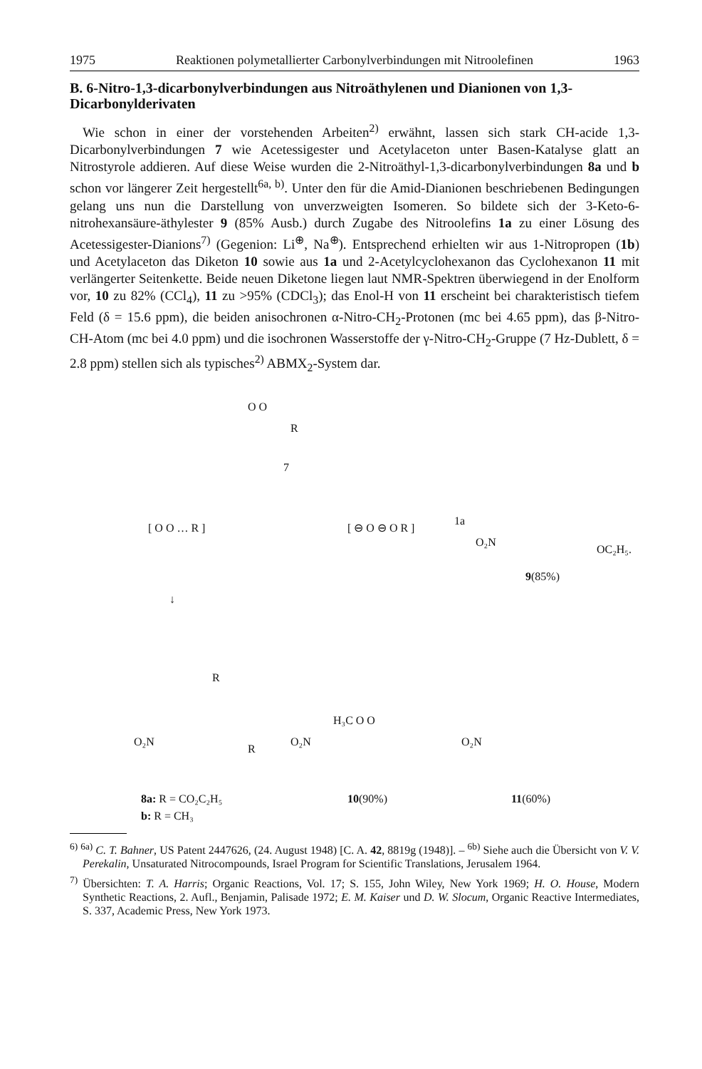1975 Reaktionen polymetallierter Carbonylverbindungen mit Nitroolefinen 1963
B. 6-Nitro-1,3-dicarbonylverbindungen aus Nitroäthylenen und Dianionen von 1,3-Dicarbonylderivaten
Wie schon in einer der vorstehenden Arbeiten<sup>2)</sup> erwähnt, lassen sich stark CH-acide 1,3-Dicarbonylverbindungen 7 wie Acetessigester und Acetylaceton unter Basen-Katalyse glatt an Nitrostyrole addieren. Auf diese Weise wurden die 2-Nitroäthyl-1,3-dicarbonylverbindungen 8a und b schon vor längerer Zeit hergestellt<sup>6a, b)</sup>. Unter den für die Amid-Dianionen beschriebenen Bedingungen gelang uns nun die Darstellung von unverzweigten Isomeren. So bildete sich der 3-Keto-6-nitrohexansäure-äthylester 9 (85% Ausb.) durch Zugabe des Nitroolefins 1a zu einer Lösung des Acetessigester-Dianions<sup>7)</sup> (Gegenion: Li<sup>⊕</sup>, Na<sup>⊕</sup>). Entsprechend erhielten wir aus 1-Nitropropen (1b) und Acetylaceton das Diketon 10 sowie aus 1a und 2-Acetylcyclohexanon das Cyclohexanon 11 mit verlängerter Seitenkette. Beide neuen Diketone liegen laut NMR-Spektren überwiegend in der Enolform vor, 10 zu 82% (CCl<sub>4</sub>), 11 zu >95% (CDCl<sub>3</sub>); das Enol-H von 11 erscheint bei charakteristisch tiefem Feld (δ = 15.6 ppm), die beiden anisochronen α-Nitro-CH<sub>2</sub>-Protonen (mc bei 4.65 ppm), das β-Nitro-CH-Atom (mc bei 4.0 ppm) und die isochronen Wasserstoffe der γ-Nitro-CH<sub>2</sub>-Gruppe (7 Hz-Dublett, δ = 2.8 ppm) stellen sich als typisches<sup>2)</sup> ABMX<sub>2</sub>-System dar.
O O
R
7
[ O O … R ] [ ⊖ O ⊖ O R ]
1a
O₂N
OC₂H₅.
9(85%)
↓
R
O₂N
R
H₃C O O
O₂N O₂N
8a: R = CO₂C₂H₅
b: R = CH₃
10(90%) 11(60%)
<sup>6)</sup> <sup>6a)</sup> C. T. Bahner, US Patent 2447626, (24. August 1948) [C. A. 42, 8819g (1948)]. – <sup>6b)</sup> Siehe auch die Übersicht von V. V. Perekalin, Unsaturated Nitrocompounds, Israel Program for Scientific Translations, Jerusalem 1964.
<sup>7)</sup> Übersichten: T. A. Harris; Organic Reactions, Vol. 17; S. 155, John Wiley, New York 1969; H. O. House, Modern Synthetic Reactions, 2. Aufl., Benjamin, Palisade 1972; E. M. Kaiser und D. W. Slocum, Organic Reactive Intermediates, S. 337, Academic Press, New York 1973.